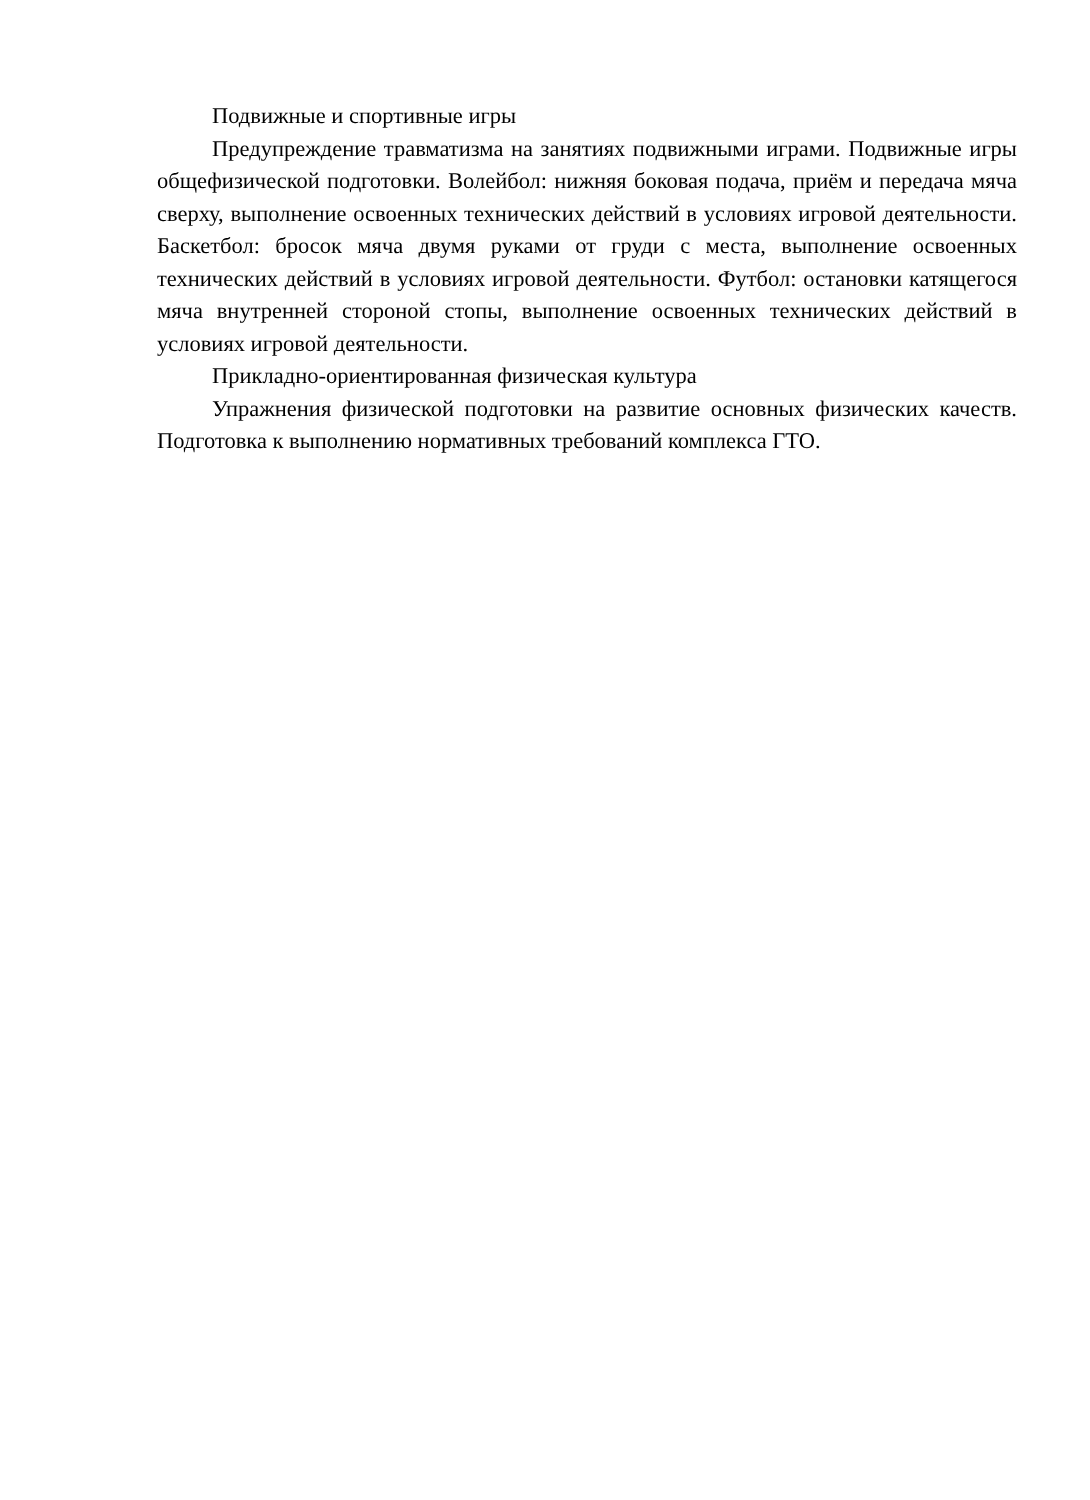Подвижные и спортивные игры
Предупреждение травматизма на занятиях подвижными играми. Подвижные игры общефизической подготовки. Волейбол: нижняя боковая подача, приём и передача мяча сверху, выполнение освоенных технических действий в условиях игровой деятельности. Баскетбол: бросок мяча двумя руками от груди с места, выполнение освоенных технических действий в условиях игровой деятельности. Футбол: остановки катящегося мяча внутренней стороной стопы, выполнение освоенных технических действий в условиях игровой деятельности.
Прикладно-ориентированная физическая культура
Упражнения физической подготовки на развитие основных физических качеств. Подготовка к выполнению нормативных требований комплекса ГТО.